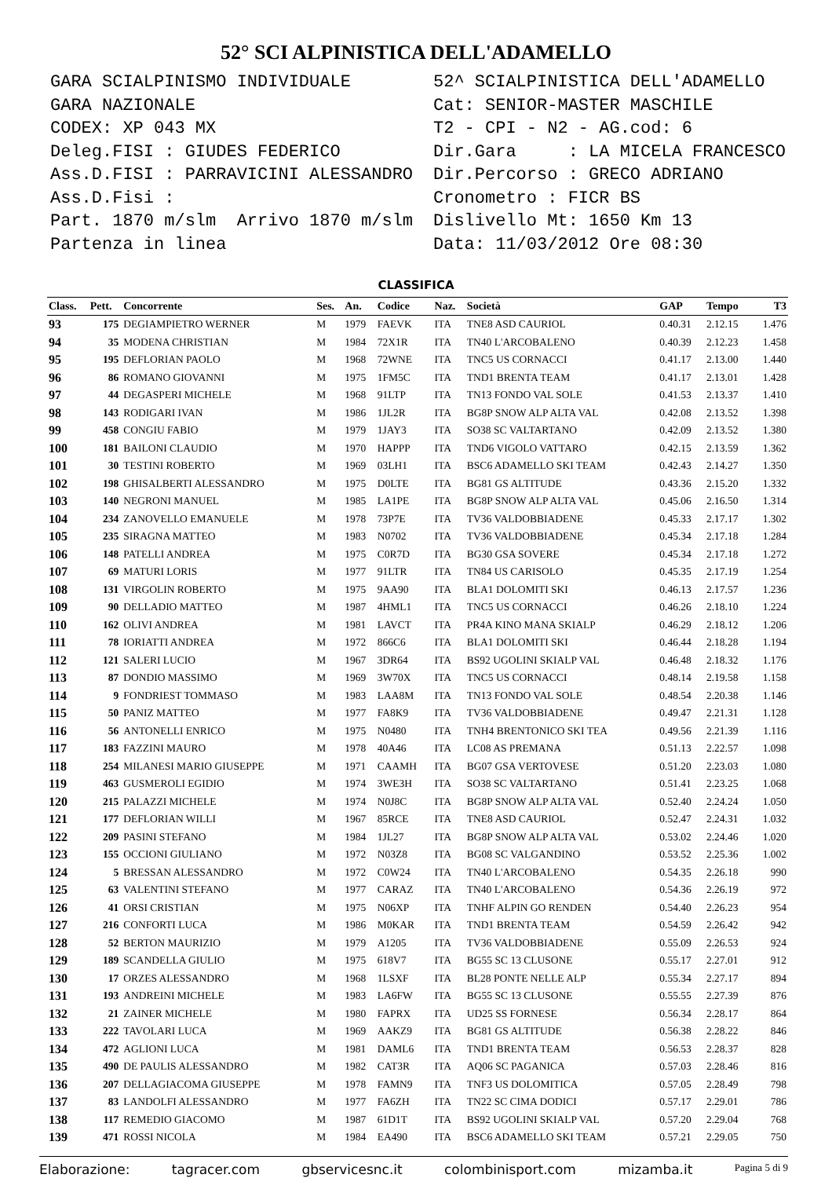52° SCI ALPINISTICA DELL'ADAMELLO
GARA SCIALPINISMO INDIVIDUALE GARA NAZIONALE CODEX: XP 043 MX Deleg.FISI : GIUDES FEDERICO Ass.D.FISI : PARRAVICINI ALESSANDRO Ass.D.Fisi : Part. 1870 m/slm Arrivo 1870 m/slm Partenza in linea
52^ SCIALPINISTICA DELL'ADAMELLO Cat: SENIOR-MASTER MASCHILE T2 - CPI - N2 - AG.cod: 6 Dir.Gara : LA MICELA FRANCESCO Dir.Percorso : GRECO ADRIANO Cronometro : FICR BS Dislivello Mt: 1650 Km 13 Data: 11/03/2012 Ore 08:30
CLASSIFICA
| Class. | Pett. | Concorrente | Ses. | An. | Codice | Naz. | Società | GAP | Tempo | T3 |
| --- | --- | --- | --- | --- | --- | --- | --- | --- | --- | --- |
| 93 | 175 | DEGIAMPIETRO WERNER | M | 1979 | FAEVK | ITA | TNE8 ASD CAURIOL | 0.40.31 | 2.12.15 | 1.476 |
| 94 | 35 | MODENA CHRISTIAN | M | 1984 | 72X1R | ITA | TN40 L'ARCOBALENO | 0.40.39 | 2.12.23 | 1.458 |
| 95 | 195 | DEFLORIAN PAOLO | M | 1968 | 72WNE | ITA | TNC5 US CORNACCI | 0.41.17 | 2.13.00 | 1.440 |
| 96 | 86 | ROMANO GIOVANNI | M | 1975 | 1FM5C | ITA | TND1 BRENTA TEAM | 0.41.17 | 2.13.01 | 1.428 |
| 97 | 44 | DEGASPERI MICHELE | M | 1968 | 91LTP | ITA | TN13 FONDO VAL SOLE | 0.41.53 | 2.13.37 | 1.410 |
| 98 | 143 | RODIGARI IVAN | M | 1986 | 1JL2R | ITA | BG8P SNOW ALP ALTA VAL | 0.42.08 | 2.13.52 | 1.398 |
| 99 | 458 | CONGIU FABIO | M | 1979 | 1JAY3 | ITA | SO38 SC VALTARTANO | 0.42.09 | 2.13.52 | 1.380 |
| 100 | 181 | BAILONI CLAUDIO | M | 1970 | HAPPP | ITA | TND6 VIGOLO VATTARO | 0.42.15 | 2.13.59 | 1.362 |
| 101 | 30 | TESTINI ROBERTO | M | 1969 | 03LH1 | ITA | BSC6 ADAMELLO SKI TEAM | 0.42.43 | 2.14.27 | 1.350 |
| 102 | 198 | GHISALBERTI ALESSANDRO | M | 1975 | D0LTE | ITA | BG81 GS ALTITUDE | 0.43.36 | 2.15.20 | 1.332 |
| 103 | 140 | NEGRONI MANUEL | M | 1985 | LA1PE | ITA | BG8P SNOW ALP ALTA VAL | 0.45.06 | 2.16.50 | 1.314 |
| 104 | 234 | ZANOVELLO EMANUELE | M | 1978 | 73P7E | ITA | TV36 VALDOBBIADENE | 0.45.33 | 2.17.17 | 1.302 |
| 105 | 235 | SIRAGNA MATTEO | M | 1983 | N0702 | ITA | TV36 VALDOBBIADENE | 0.45.34 | 2.17.18 | 1.284 |
| 106 | 148 | PATELLI ANDREA | M | 1975 | C0R7D | ITA | BG30 GSA SOVERE | 0.45.34 | 2.17.18 | 1.272 |
| 107 | 69 | MATURI LORIS | M | 1977 | 91LTR | ITA | TN84 US CARISOLO | 0.45.35 | 2.17.19 | 1.254 |
| 108 | 131 | VIRGOLIN ROBERTO | M | 1975 | 9AA90 | ITA | BLA1 DOLOMITI SKI | 0.46.13 | 2.17.57 | 1.236 |
| 109 | 90 | DELLADIO MATTEO | M | 1987 | 4HML1 | ITA | TNC5 US CORNACCI | 0.46.26 | 2.18.10 | 1.224 |
| 110 | 162 | OLIVI ANDREA | M | 1981 | LAVCT | ITA | PR4A KINO MANA SKIALP | 0.46.29 | 2.18.12 | 1.206 |
| 111 | 78 | IORIATTI ANDREA | M | 1972 | 866C6 | ITA | BLA1 DOLOMITI SKI | 0.46.44 | 2.18.28 | 1.194 |
| 112 | 121 | SALERI LUCIO | M | 1967 | 3DR64 | ITA | BS92 UGOLINI SKIALP VAL | 0.46.48 | 2.18.32 | 1.176 |
| 113 | 87 | DONDIO MASSIMO | M | 1969 | 3W70X | ITA | TNC5 US CORNACCI | 0.48.14 | 2.19.58 | 1.158 |
| 114 | 9 | FONDRIEST TOMMASO | M | 1983 | LAA8M | ITA | TN13 FONDO VAL SOLE | 0.48.54 | 2.20.38 | 1.146 |
| 115 | 50 | PANIZ MATTEO | M | 1977 | FA8K9 | ITA | TV36 VALDOBBIADENE | 0.49.47 | 2.21.31 | 1.128 |
| 116 | 56 | ANTONELLI ENRICO | M | 1975 | N0480 | ITA | TNH4 BRENTONICO SKI TEA | 0.49.56 | 2.21.39 | 1.116 |
| 117 | 183 | FAZZINI MAURO | M | 1978 | 40A46 | ITA | LC08 AS PREMANA | 0.51.13 | 2.22.57 | 1.098 |
| 118 | 254 | MILANESI MARIO GIUSEPPE | M | 1971 | CAAMH | ITA | BG07 GSA VERTOVESE | 0.51.20 | 2.23.03 | 1.080 |
| 119 | 463 | GUSMEROLI EGIDIO | M | 1974 | 3WE3H | ITA | SO38 SC VALTARTANO | 0.51.41 | 2.23.25 | 1.068 |
| 120 | 215 | PALAZZI MICHELE | M | 1974 | N0J8C | ITA | BG8P SNOW ALP ALTA VAL | 0.52.40 | 2.24.24 | 1.050 |
| 121 | 177 | DEFLORIAN WILLI | M | 1967 | 85RCE | ITA | TNE8 ASD CAURIOL | 0.52.47 | 2.24.31 | 1.032 |
| 122 | 209 | PASINI STEFANO | M | 1984 | 1JL27 | ITA | BG8P SNOW ALP ALTA VAL | 0.53.02 | 2.24.46 | 1.020 |
| 123 | 155 | OCCIONI GIULIANO | M | 1972 | N03Z8 | ITA | BG08 SC VALGANDINO | 0.53.52 | 2.25.36 | 1.002 |
| 124 | 5 | BRESSAN ALESSANDRO | M | 1972 | C0W24 | ITA | TN40 L'ARCOBALENO | 0.54.35 | 2.26.18 | 990 |
| 125 | 63 | VALENTINI STEFANO | M | 1977 | CARAZ | ITA | TN40 L'ARCOBALENO | 0.54.36 | 2.26.19 | 972 |
| 126 | 41 | ORSI CRISTIAN | M | 1975 | N06XP | ITA | TNHF ALPIN GO RENDEN | 0.54.40 | 2.26.23 | 954 |
| 127 | 216 | CONFORTI LUCA | M | 1986 | M0KAR | ITA | TND1 BRENTA TEAM | 0.54.59 | 2.26.42 | 942 |
| 128 | 52 | BERTON MAURIZIO | M | 1979 | A1205 | ITA | TV36 VALDOBBIADENE | 0.55.09 | 2.26.53 | 924 |
| 129 | 189 | SCANDELLA GIULIO | M | 1975 | 618V7 | ITA | BG55 SC 13 CLUSONE | 0.55.17 | 2.27.01 | 912 |
| 130 | 17 | ORZES ALESSANDRO | M | 1968 | 1LSXF | ITA | BL28 PONTE NELLE ALP | 0.55.34 | 2.27.17 | 894 |
| 131 | 193 | ANDREINI MICHELE | M | 1983 | LA6FW | ITA | BG55 SC 13 CLUSONE | 0.55.55 | 2.27.39 | 876 |
| 132 | 21 | ZAINER MICHELE | M | 1980 | FAPRX | ITA | UD25 SS FORNESE | 0.56.34 | 2.28.17 | 864 |
| 133 | 222 | TAVOLARI LUCA | M | 1969 | AAKZ9 | ITA | BG81 GS ALTITUDE | 0.56.38 | 2.28.22 | 846 |
| 134 | 472 | AGLIONI LUCA | M | 1981 | DAML6 | ITA | TND1 BRENTA TEAM | 0.56.53 | 2.28.37 | 828 |
| 135 | 490 | DE PAULIS ALESSANDRO | M | 1982 | CAT3R | ITA | AQ06 SC PAGANICA | 0.57.03 | 2.28.46 | 816 |
| 136 | 207 | DELLAGIACOMA GIUSEPPE | M | 1978 | FAMN9 | ITA | TNF3 US DOLOMITICA | 0.57.05 | 2.28.49 | 798 |
| 137 | 83 | LANDOLFI ALESSANDRO | M | 1977 | FA6ZH | ITA | TN22 SC CIMA DODICI | 0.57.17 | 2.29.01 | 786 |
| 138 | 117 | REMEDIO GIACOMO | M | 1987 | 61D1T | ITA | BS92 UGOLINI SKIALP VAL | 0.57.20 | 2.29.04 | 768 |
| 139 | 471 | ROSSI NICOLA | M | 1984 | EA490 | ITA | BSC6 ADAMELLO SKI TEAM | 0.57.21 | 2.29.05 | 750 |
Elaborazione: tagracer.com gbservicesnc.it colombinisport.com mizamba.it Pagina 5 di 9